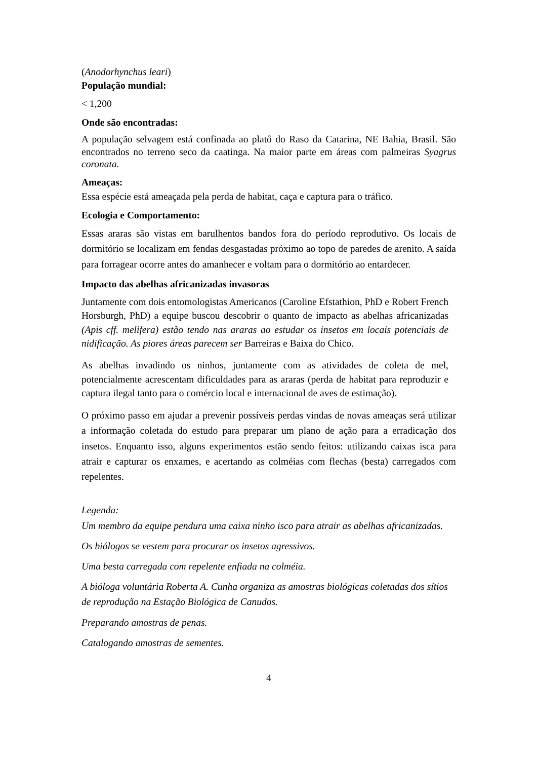(Anodorhynchus leari)
População mundial:
< 1,200
Onde são encontradas:
A população selvagem está confinada ao platô do Raso da Catarina, NE Bahia, Brasil. São encontrados no terreno seco da caatinga. Na maior parte em áreas com palmeiras Syagrus coronata.
Ameaças:
Essa espécie está ameaçada pela perda de habitat, caça e captura para o tráfico.
Ecologia e Comportamento:
Essas araras são vistas em barulhentos bandos fora do período reprodutivo. Os locais de dormitório se localizam em fendas desgastadas próximo ao topo de paredes de arenito. A saída para forragear ocorre antes do amanhecer e voltam para o dormitório ao entardecer.
Impacto das abelhas africanizadas invasoras
Juntamente com dois entomologistas Americanos (Caroline Efstathion, PhD e Robert French Horsburgh, PhD) a equipe buscou descobrir o quanto de impacto as abelhas africanizadas (Apis cff. melifera) estão tendo nas araras ao estudar os insetos em locais potenciais de nidificação. As piores áreas parecem ser Barreiras e Baixa do Chico.
As abelhas invadindo os ninhos, juntamente com as atividades de coleta de mel, potencialmente acrescentam dificuldades para as araras (perda de habitat para reproduzir e captura ilegal tanto para o comércio local e internacional de aves de estimação).
O próximo passo em ajudar a prevenir possíveis perdas vindas de novas ameaças será utilizar a informação coletada do estudo para preparar um plano de ação para a erradicação dos insetos. Enquanto isso, alguns experimentos estão sendo feitos: utilizando caixas isca para atrair e capturar os enxames, e acertando as colméias com flechas (besta) carregados com repelentes.
Legenda:
Um membro da equipe pendura uma caixa ninho isco para atrair as abelhas africanizadas.
Os biólogos se vestem para procurar os insetos agressivos.
Uma besta carregada com repelente enfiada na colméia.
A bióloga voluntária Roberta A. Cunha organiza as amostras biológicas coletadas dos sítios de reprodução na Estação Biológica de Canudos.
Preparando amostras de penas.
Catalogando amostras de sementes.
4